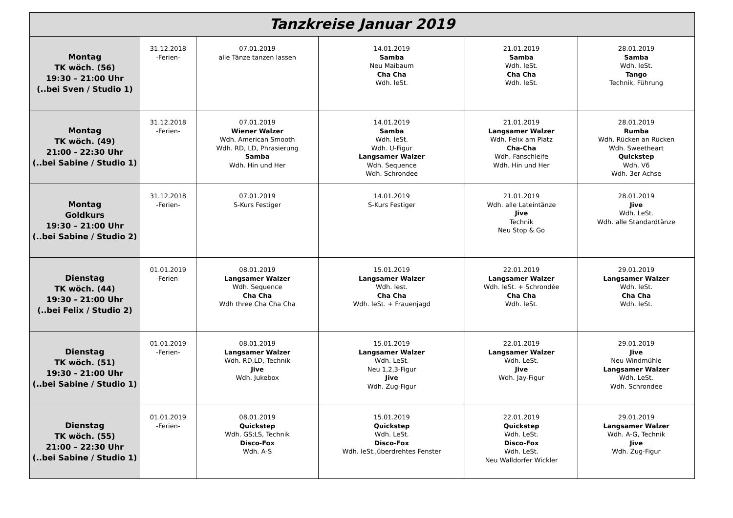| Tanzkreise Januar 2019 | | | | | |
| --- | --- | --- | --- | --- | --- |
| Montag TK wöch. (56) 19:30 – 21:00 Uhr (..bei Sven / Studio 1) | 31.12.2018 -Ferien- | 07.01.2019 alle Tänze tanzen lassen | 14.01.2019 Samba Neu Maibaum Cha Cha Wdh. leSt. | 21.01.2019 Samba Wdh. leSt. Cha Cha Wdh. leSt. | 28.01.2019 Samba Wdh. leSt. Tango Technik, Führung |
| Montag TK wöch. (49) 21:00 - 22:30 Uhr (..bei Sabine / Studio 1) | 31.12.2018 -Ferien- | 07.01.2019 Wiener Walzer Wdh. American Smooth Wdh. RD, LD, Phrasierung Samba Wdh. Hin und Her | 14.01.2019 Samba Wdh. leSt. Wdh. U-Figur Langsamer Walzer Wdh. Sequence Wdh. Schrondee | 21.01.2019 Langsamer Walzer Wdh. Felix am Platz Cha-Cha Wdh. Fanschleife Wdh. Hin und Her | 28.01.2019 Rumba Wdh. Rücken an Rücken Wdh. Sweetheart Quickstep Wdh. V6 Wdh. 3er Achse |
| Montag Goldkurs 19:30 – 21:00 Uhr (..bei Sabine / Studio 2) | 31.12.2018 -Ferien- | 07.01.2019 S-Kurs Festiger | 14.01.2019 S-Kurs Festiger | 21.01.2019 Wdh. alle Lateintänze Jive Technik Neu Stop & Go | 28.01.2019 Jive Wdh. LeSt. Wdh. alle Standardtänze |
| Dienstag TK wöch. (44) 19:30 - 21:00 Uhr (..bei Felix / Studio 2) | 01.01.2019 -Ferien- | 08.01.2019 Langsamer Walzer Wdh. Sequence Cha Cha Wdh three Cha Cha Cha | 15.01.2019 Langsamer Walzer Wdh. lest. Cha Cha Wdh. leSt. + Frauenjagd | 22.01.2019 Langsamer Walzer Wdh. leSt. + Schrondée Cha Cha Wdh. leSt. | 29.01.2019 Langsamer Walzer Wdh. leSt. Cha Cha Wdh. leSt. |
| Dienstag TK wöch. (51) 19:30 - 21:00 Uhr (..bei Sabine / Studio 1) | 01.01.2019 -Ferien- | 08.01.2019 Langsamer Walzer Wdh. RD,LD, Technik Jive Wdh. Jukebox | 15.01.2019 Langsamer Walzer Wdh. LeSt. Neu 1,2,3-Figur Jive Wdh. Zug-Figur | 22.01.2019 Langsamer Walzer Wdh. LeSt. Jive Wdh. Jay-Figur | 29.01.2019 Jive Neu Windmühle Langsamer Walzer Wdh. LeSt. Wdh. Schrondee |
| Dienstag TK wöch. (55) 21:00 – 22:30 Uhr (..bei Sabine / Studio 1) | 01.01.2019 -Ferien- | 08.01.2019 Quickstep Wdh. GS;LS, Technik Disco-Fox Wdh. A-S | 15.01.2019 Quickstep Wdh. LeSt. Disco-Fox Wdh. leSt.,überdrehtes Fenster | 22.01.2019 Quickstep Wdh. LeSt. Disco-Fox Wdh. LeSt. Neu Walldorfer Wickler | 29.01.2019 Langsamer Walzer Wdh. A-G, Technik Jive Wdh. Zug-Figur |